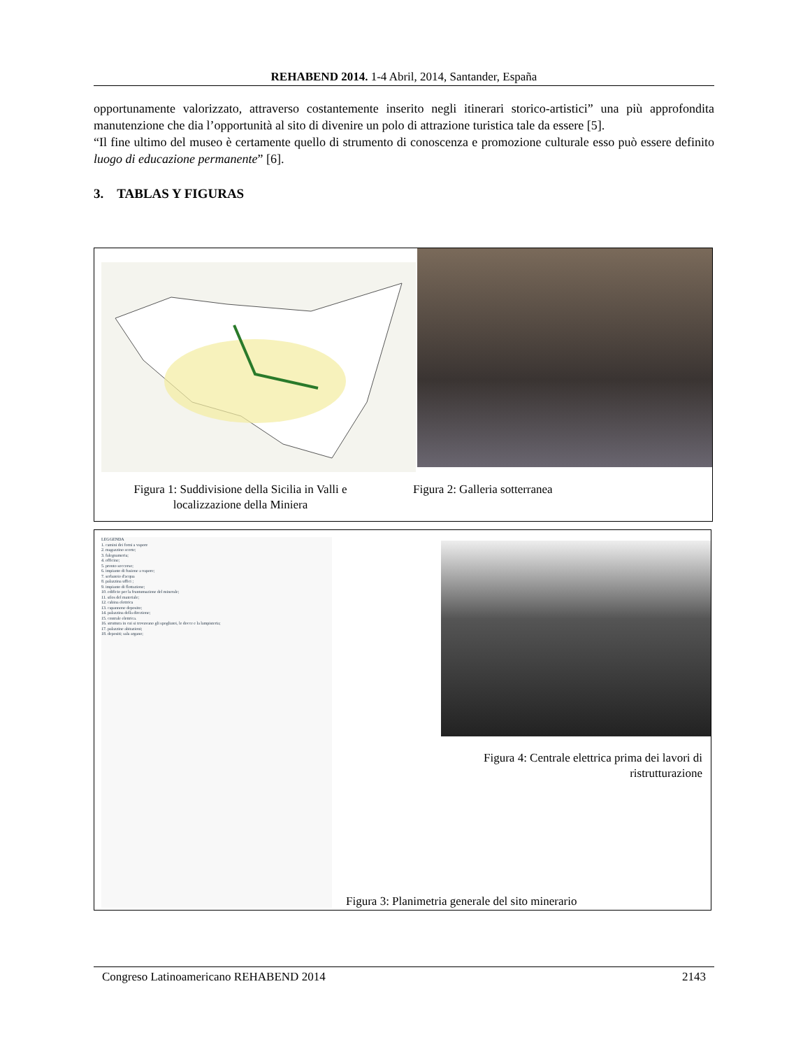REHABEND 2014. 1-4 Abril, 2014, Santander, España
opportunamente valorizzato, attraverso costantemente inserito negli itinerari storico-artistici” una più approfondita manutenzione che dia l’opportunità al sito di divenire un polo di attrazione turistica tale da essere [5].
“Il fine ultimo del museo è certamente quello di strumento di conoscenza e promozione culturale esso può essere definito luogo di educazione permanente” [6].
3. TABLAS Y FIGURAS
Figura 1: Suddivisione della Sicilia in Valli e localizzazione della Miniera
Figura 2: Galleria sotterranea
LEGGENDA
1. camini dei forni a vapore
2. magazzino scorte;
3. falegnameria;
4. officine;
5. pronto soccorso;
6. impianto di fusione a vapore;
7. serbatoio d'acqua
8. palazzina uffici ;
9. impianto di flottazione;
10. edificio per la frantumazione del minerale;
11. silos del materiale;
12. cabina elettrica
13. capannone deposito;
14. palazzina della direzione;
15. centrale elettrica.
16. struttura in cui si trovavano gli spogliatoi, le docce e la lampisteria;
17. palazzine abitazioni;
18. depositi; sala argano;
Figura 4: Centrale elettrica prima dei lavori di ristrutturazione
Figura 3: Planimetria generale del sito minerario
Congreso Latinoamericano REHABEND 2014 2143